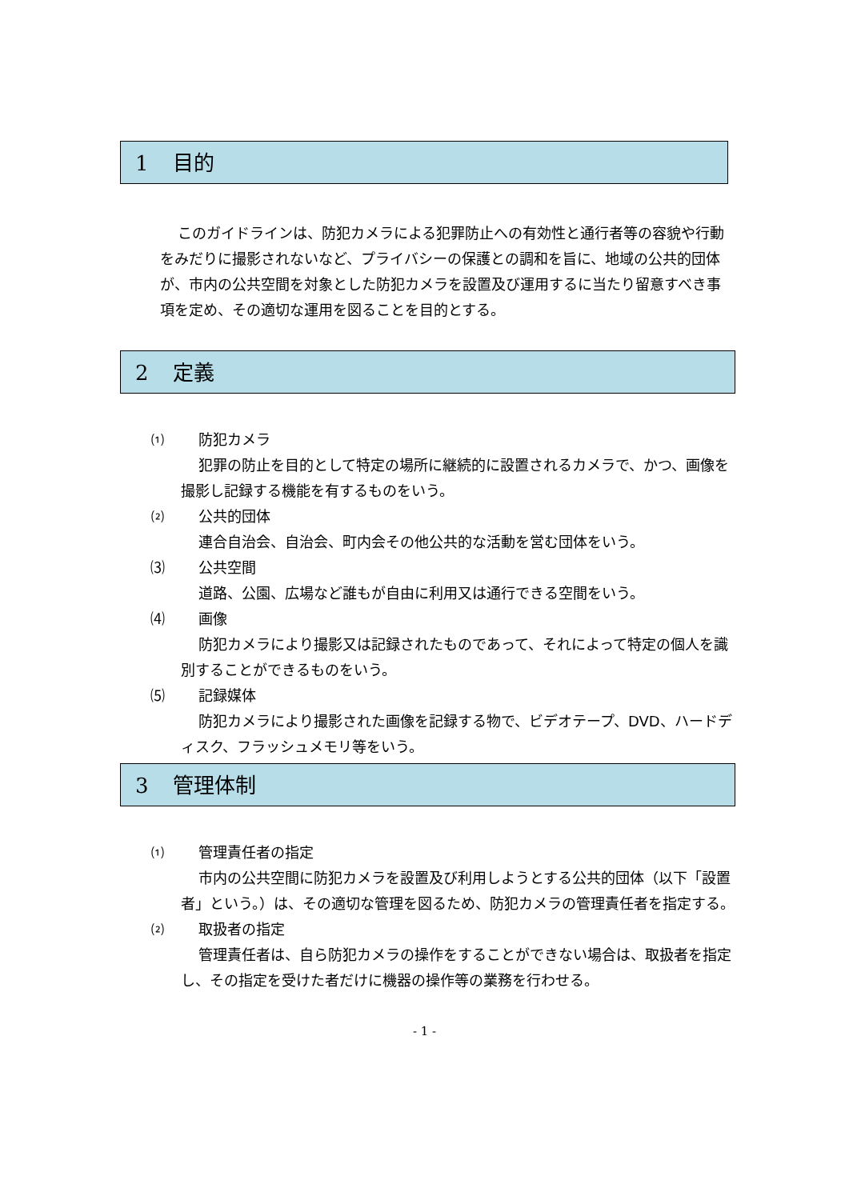1 目的
このガイドラインは、防犯カメラによる犯罪防止への有効性と通行者等の容貌や行動をみだりに撮影されないなど、プライバシーの保護との調和を旨に、地域の公共的団体が、市内の公共空間を対象とした防犯カメラを設置及び運用するに当たり留意すべき事項を定め、その適切な運用を図ることを目的とする。
2 定義
⑴ 防犯カメラ
犯罪の防止を目的として特定の場所に継続的に設置されるカメラで、かつ、画像を撮影し記録する機能を有するものをいう。
⑵ 公共的団体
連合自治会、自治会、町内会その他公共的な活動を営む団体をいう。
⑶ 公共空間
道路、公園、広場など誰もが自由に利用又は通行できる空間をいう。
⑷ 画像
防犯カメラにより撮影又は記録されたものであって、それによって特定の個人を識別することができるものをいう。
⑸ 記録媒体
防犯カメラにより撮影された画像を記録する物で、ビデオテープ、DVD、ハードディスク、フラッシュメモリ等をいう。
3 管理体制
⑴ 管理責任者の指定
市内の公共空間に防犯カメラを設置及び利用しようとする公共的団体（以下「設置者」という。）は、その適切な管理を図るため、防犯カメラの管理責任者を指定する。
⑵ 取扱者の指定
管理責任者は、自ら防犯カメラの操作をすることができない場合は、取扱者を指定し、その指定を受けた者だけに機器の操作等の業務を行わせる。
- 1 -